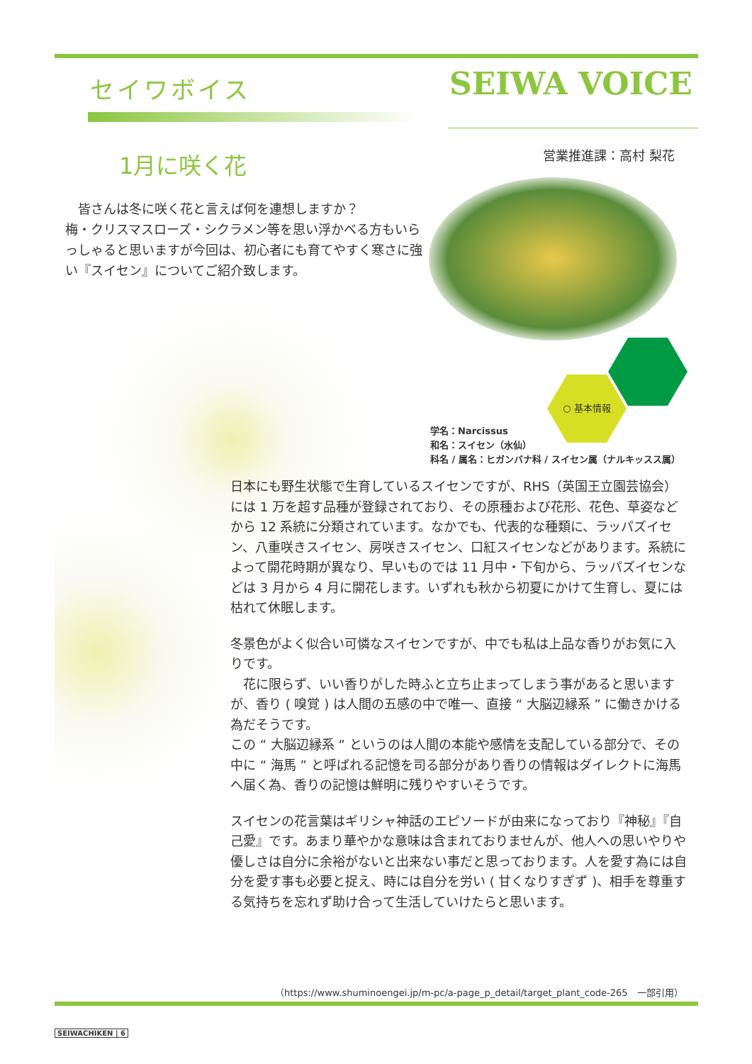セイワボイス SEIWA VOICE
1月に咲く花 営業推進課：高村 梨花
　皆さんは冬に咲く花と言えば何を連想しますか？
梅・クリスマスローズ・シクラメン等を思い浮かべる方もいらっしゃると思いますが今回は、初心者にも育てやすく寒さに強い『スイセン』についてご紹介致します。
○ 基本情報
学名：Narcissus
和名：スイセン（水仙）
科名 / 属名：ヒガンバナ科 / スイセン属（ナルキッスス属）
日本にも野生状態で生育しているスイセンですが、RHS（英国王立園芸協会）には 1 万を超す品種が登録されており、その原種および花形、花色、草姿などから 12 系統に分類されています。なかでも、代表的な種類に、ラッパズイセン、八重咲きスイセン、房咲きスイセン、口紅スイセンなどがあります。系統によって開花時期が異なり、早いものでは 11 月中・下旬から、ラッパズイセンなどは 3 月から 4 月に開花します。いずれも秋から初夏にかけて生育し、夏には枯れて休眠します。
冬景色がよく似合い可憐なスイセンですが、中でも私は上品な香りがお気に入りです。
　花に限らず、いい香りがした時ふと立ち止まってしまう事があると思いますが、香り ( 嗅覚 ) は人間の五感の中で唯一、直接 “ 大脳辺縁系 ” に働きかける為だそうです。
この “ 大脳辺縁系 “ というのは人間の本能や感情を支配している部分で、その中に “ 海馬 ” と呼ばれる記憶を司る部分があり香りの情報はダイレクトに海馬へ届く為、香りの記憶は鮮明に残りやすいそうです。
スイセンの花言葉はギリシャ神話のエピソードが由来になっており『神秘』『自己愛』です。あまり華やかな意味は含まれておりませんが、他人への思いやりや優しさは自分に余裕がないと出来ない事だと思っております。人を愛す為には自分を愛す事も必要と捉え、時には自分を労い ( 甘くなりすぎず )、相手を尊重する気持ちを忘れず助け合って生活していけたらと思います。
（https://www.shuminoengei.jp/m-pc/a-page_p_detail/target_plant_code-265　一部引用）
SEIWACHIKEN | 6